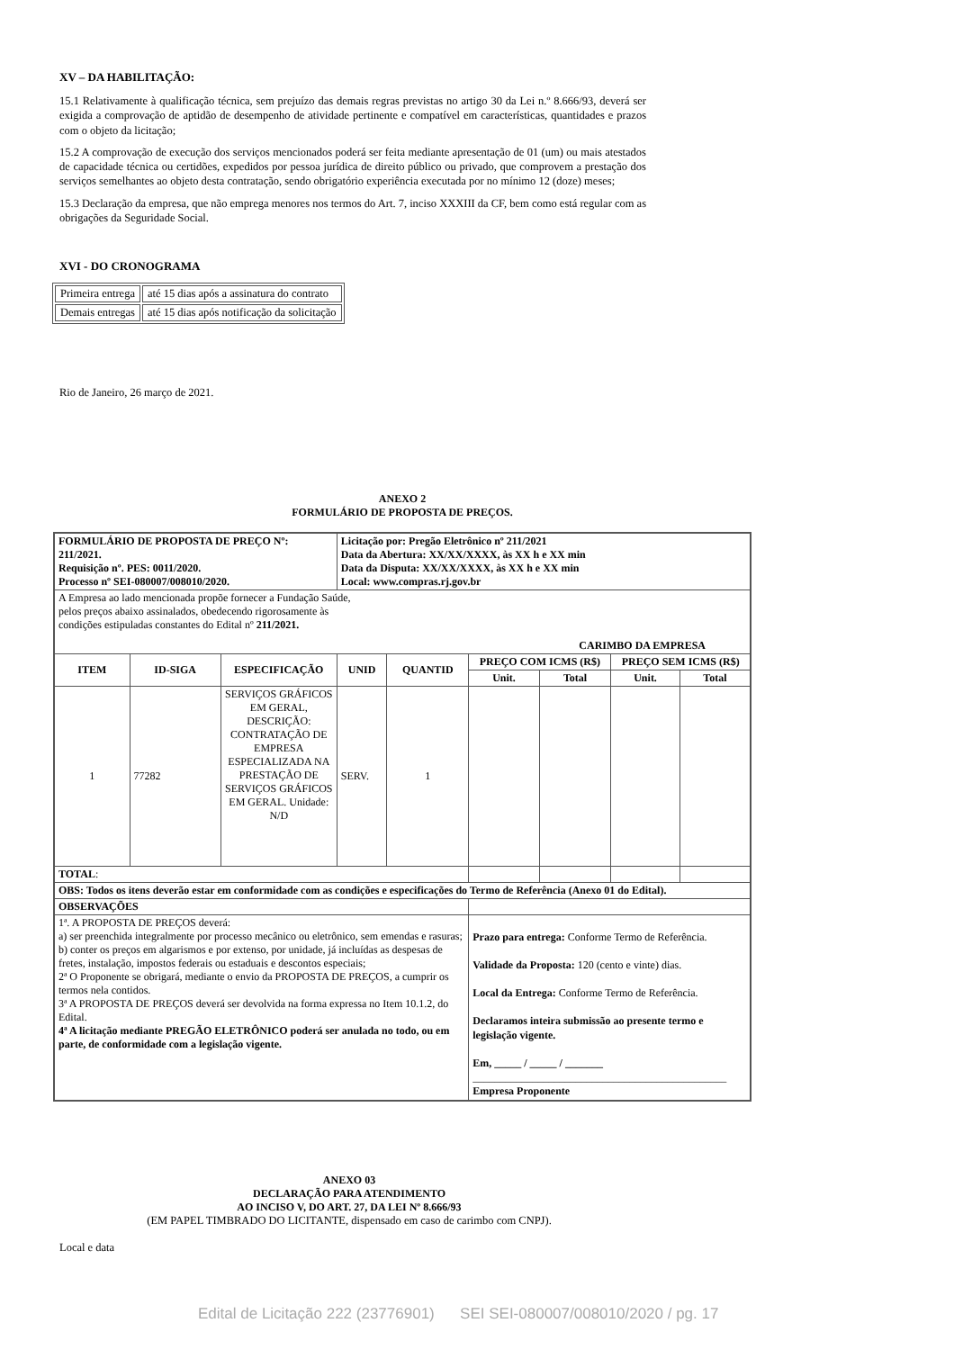XV – DA HABILITAÇÃO:
15.1 Relativamente à qualificação técnica, sem prejuízo das demais regras previstas no artigo 30 da Lei n.º 8.666/93, deverá ser exigida a comprovação de aptidão de desempenho de atividade pertinente e compatível em características, quantidades e prazos com o objeto da licitação;
15.2 A comprovação de execução dos serviços mencionados poderá ser feita mediante apresentação de 01 (um) ou mais atestados de capacidade técnica ou certidões, expedidos por pessoa jurídica de direito público ou privado, que comprovem a prestação dos serviços semelhantes ao objeto desta contratação, sendo obrigatório experiência executada por no mínimo 12 (doze) meses;
15.3 Declaração da empresa, que não emprega menores nos termos do Art. 7, inciso XXXIII da CF, bem como está regular com as obrigações da Seguridade Social.
XVI - DO CRONOGRAMA
| Primeira entrega | até 15 dias após a assinatura do contrato |
| Demais entregas | até 15 dias após notificação da solicitação |
Rio de Janeiro, 26 março de 2021.
ANEXO 2
FORMULÁRIO DE PROPOSTA DE PREÇOS.
| FORMULÁRIO DE PROPOSTA DE PREÇO Nº: 211/2021. Requisição nº. PES: 0011/2020. Processo nº SEI-080007/008010/2020. | | | Licitação por: Pregão Eletrônico nº 211/2021 Data da Abertura: XX/XX/XXXX, às XX h e XX min Data da Disputa: XX/XX/XXXX, às XX h e XX min Local: www.compras.rj.gov.br | | | | | |
| A Empresa ao lado mencionada propõe fornecer a Fundação Saúde, pelos preços abaixo assinalados, obedecendo rigorosamente às condições estipuladas constantes do Edital nº 211/2021. CARIMBO DA EMPRESA | | | | | | | | |
| ITEM | ID-SIGA | ESPECIFICAÇÃO | UNID | QUANTID | PREÇO COM ICMS (R$) | | PREÇO SEM ICMS (R$) | |
| | | | | | Unit. | Total | Unit. | Total |
| 1 | 77282 | SERVIÇOS GRÁFICOS EM GERAL, DESCRIÇÃO: CONTRATAÇÃO DE EMPRESA ESPECIALIZADA NA PRESTAÇÃO DE SERVIÇOS GRÁFICOS EM GERAL. Unidade: N/D | SERV. | 1 | | | | |
| TOTAL : | | | | | | | | |
| OBS: Todos os itens deverão estar em conformidade com as condições e especificações do Termo de Referência (Anexo 01 do Edital). | | | | | | | | |
| OBSERVAÇÕES | | | | | | | | |
| 1ª. A PROPOSTA DE PREÇOS deverá: a) ser preenchida integralmente por processo mecânico ou eletrônico, sem emendas e rasuras; b) conter os preços em algarismos e por extenso, por unidade, já incluídas as despesas de fretes, instalação, impostos federais ou estaduais e descontos especiais; 2ª O Proponente se obrigará, mediante o envio da PROPOSTA DE PREÇOS, a cumprir os termos nela contidos. 3ª A PROPOSTA DE PREÇOS deverá ser devolvida na forma expressa no Item 10.1.2, do Edital. 4ª A licitação mediante PREGÃO ELETRÔNICO poderá ser anulada no todo, ou em parte, de conformidade com a legislação vigente. | | | | | Prazo para entrega: Conforme Termo de Referência. Validade da Proposta: 120 (cento e vinte) dias. Local da Entrega: Conforme Termo de Referência. Declaramos inteira submissão ao presente termo e legislação vigente. Em, _____ / _____ / _______ _______________________________________________ Empresa Proponente | | | |
ANEXO 03
DECLARAÇÃO PARA ATENDIMENTO
AO INCISO V, DO ART. 27, DA LEI Nº 8.666/93
(EM PAPEL TIMBRADO DO LICITANTE, dispensado em caso de carimbo com CNPJ).
Local e data
Edital de Licitação 222 (23776901) SEI SEI-080007/008010/2020 / pg. 17